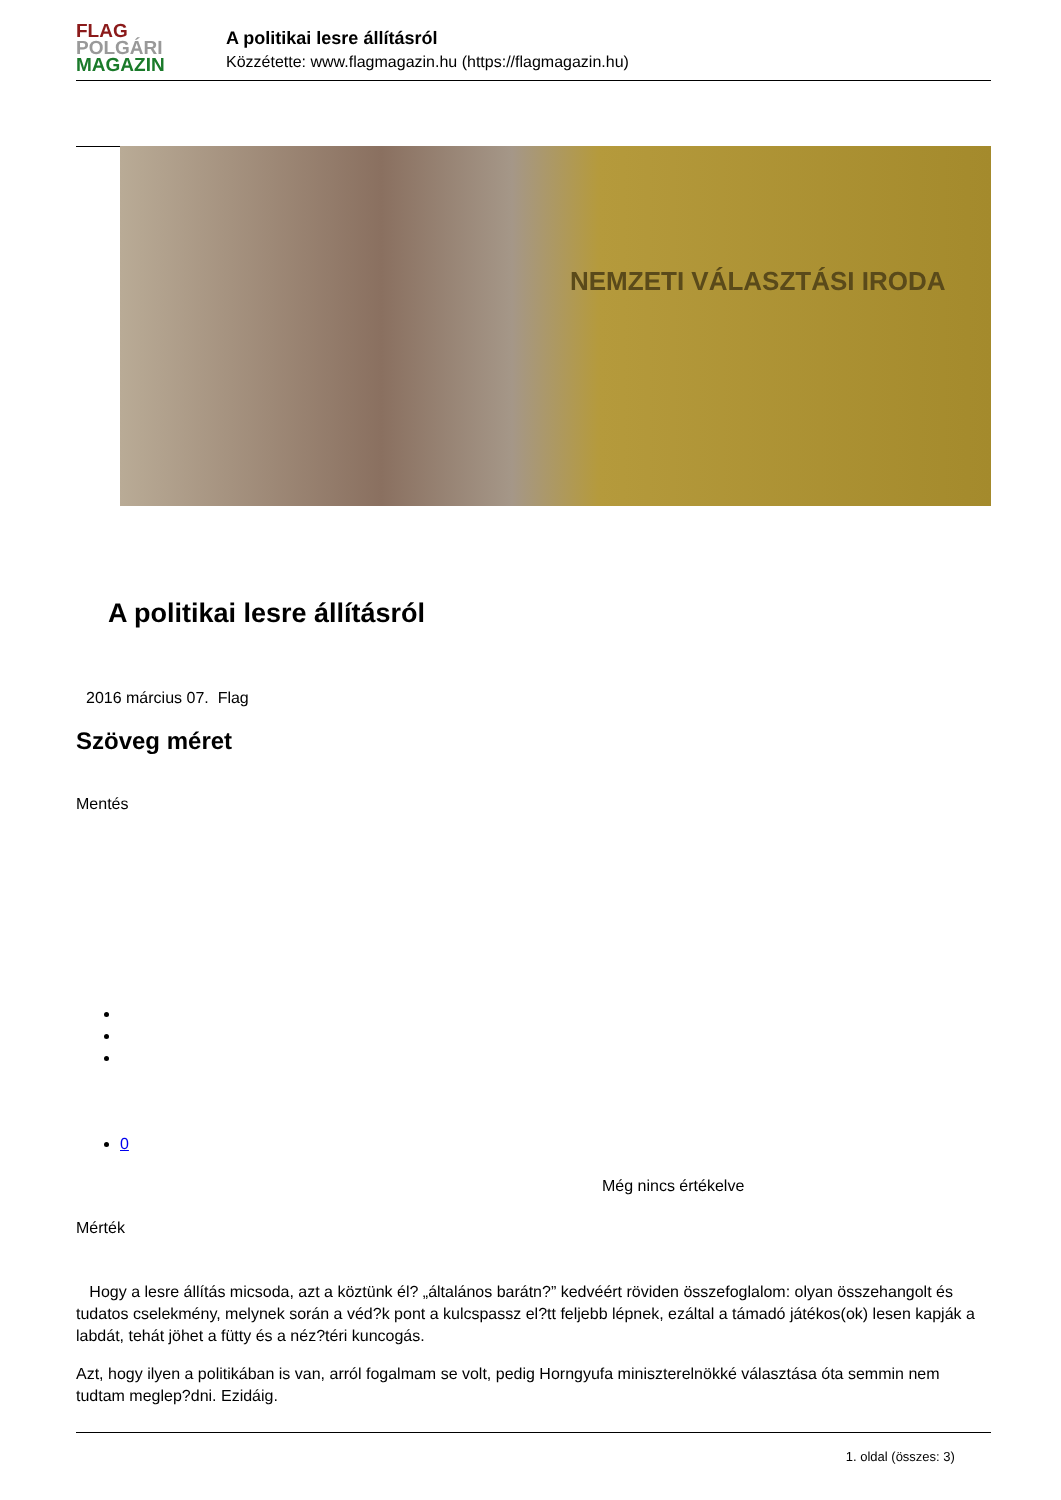FLAG
POLGÁRI
MAGAZIN
A politikai lesre állításról
Közzétette: www.flagmagazin.hu (https://flagmagazin.hu)
NEMZETI VÁLASZTÁSI IRODA
A politikai lesre állításról
2016 március 07. Flag
Szöveg méret
Mentés
0
Még nincs értékelve
Mérték
Hogy a lesre állítás micsoda, azt a köztünk él? „általános barátn?” kedvéért röviden összefoglalom: olyan összehangolt és tudatos cselekmény, melynek során a véd?k pont a kulcspassz el?tt feljebb lépnek, ezáltal a támadó játékos(ok) lesen kapják a labdát, tehát jöhet a fütty és a néz?téri kuncogás.
Azt, hogy ilyen a politikában is van, arról fogalmam se volt, pedig Horngyufa miniszterelnökké választása óta semmin nem tudtam meglep?dni. Ezidáig.
1. oldal (összes: 3)